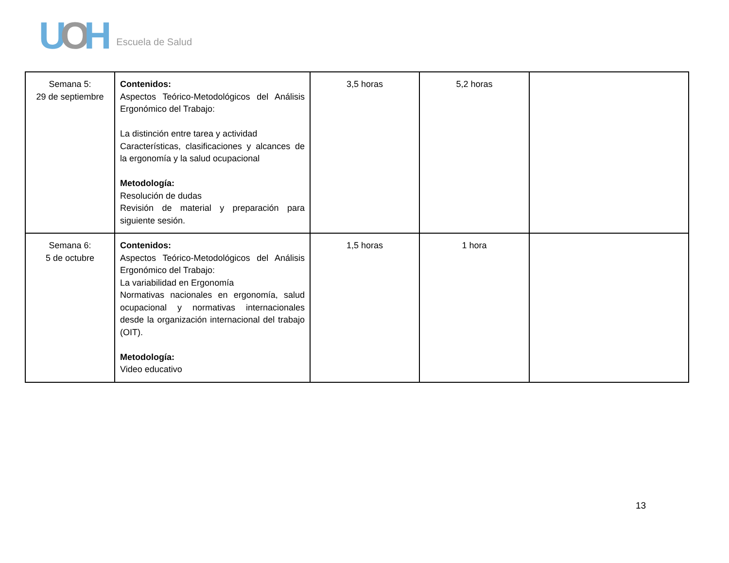UOH
Escuela de Salud
| Semana 5: 29 de septiembre | Contenidos: Aspectos Teórico-Metodológicos del Análisis Ergonómico del Trabajo: La distinción entre tarea y actividad Características, clasificaciones y alcances de la ergonomía y la salud ocupacional Metodología: Resolución de dudas Revisión de material y preparación para siguiente sesión. | 3,5 horas | 5,2 horas | |
| Semana 6: 5 de octubre | Contenidos: Aspectos Teórico-Metodológicos del Análisis Ergonómico del Trabajo: La variabilidad en Ergonomía Normativas nacionales en ergonomía, salud ocupacional y normativas internacionales desde la organización internacional del trabajo (OIT). Metodología: Video educativo | 1,5 horas | 1 hora | |
13